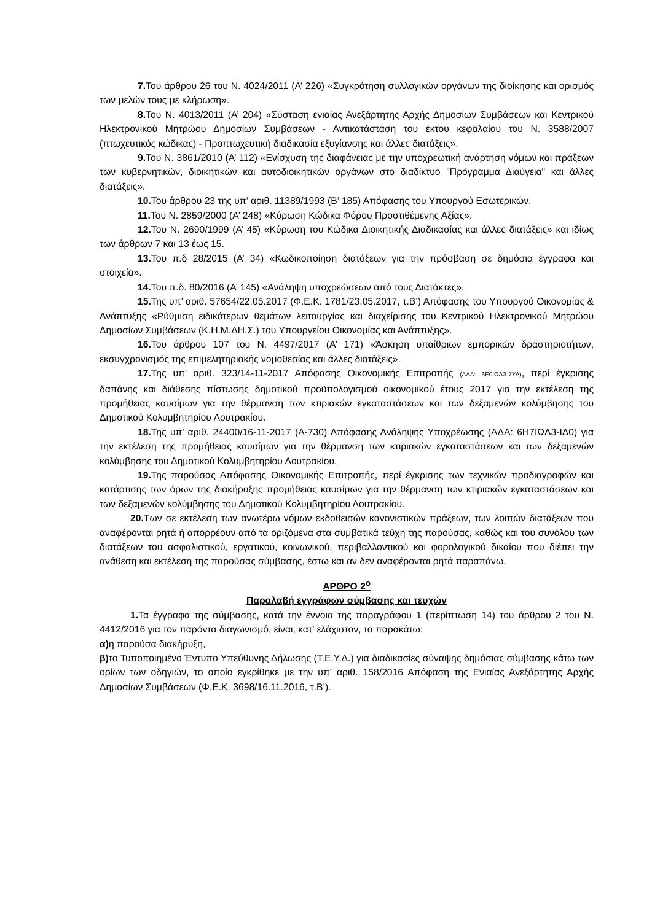7. Του άρθρου 26 του Ν. 4024/2011 (Α’ 226) «Συγκρότηση συλλογικών οργάνων της διοίκησης και ορισμός των μελών τους με κλήρωση».
8. Του Ν. 4013/2011 (Α’ 204) «Σύσταση ενιαίας Ανεξάρτητης Αρχής Δημοσίων Συμβάσεων και Κεντρικού Ηλεκτρονικού Μητρώου Δημοσίων Συμβάσεων - Αντικατάσταση του έκτου κεφαλαίου του Ν. 3588/2007 (πτωχευτικός κώδικας) - Προπτωχευτική διαδικασία εξυγίανσης και άλλες διατάξεις».
9. Του Ν. 3861/2010 (Α’ 112) «Ενίσχυση της διαφάνειας με την υποχρεωτική ανάρτηση νόμων και πράξεων των κυβερνητικών, διοικητικών και αυτοδιοικητικών οργάνων στο διαδίκτυο "Πρόγραμμα Διαύγεια" και άλλες διατάξεις».
10. Του άρθρου 23 της υπ’ αριθ. 11389/1993 (Β’ 185) Απόφασης του Υπουργού Εσωτερικών.
11. Του Ν. 2859/2000 (Α’ 248) «Κύρωση Κώδικα Φόρου Προστιθέμενης Αξίας».
12. Του Ν. 2690/1999 (Α’ 45) «Κύρωση του Κώδικα Διοικητικής Διαδικασίας και άλλες διατάξεις» και ιδίως των άρθρων 7 και 13 έως 15.
13. Του π.δ 28/2015 (Α’ 34) «Κωδικοποίηση διατάξεων για την πρόσβαση σε δημόσια έγγραφα και στοιχεία».
14. Του π.δ. 80/2016 (Α’ 145) «Ανάληψη υποχρεώσεων από τους Διατάκτες».
15. Της υπ’ αριθ. 57654/22.05.2017 (Φ.Ε.Κ. 1781/23.05.2017, τ.Β’) Απόφασης του Υπουργού Οικονομίας & Ανάπτυξης «Ρύθμιση ειδικότερων θεμάτων λειτουργίας και διαχείρισης του Κεντρικού Ηλεκτρονικού Μητρώου Δημοσίων Συμβάσεων (Κ.Η.Μ.ΔΗ.Σ.) του Υπουργείου Οικονομίας και Ανάπτυξης».
16. Του άρθρου 107 του Ν. 4497/2017 (Α’ 171) «Άσκηση υπαίθριων εμπορικών δραστηριοτήτων, εκσυγχρονισμός της επιμελητηριακής νομοθεσίας και άλλες διατάξεις».
17. Της υπ’ αριθ. 323/14-11-2017 Απόφασης Οικονομικής Επιτροπής (ΑΔΑ: 6Ε0ΙΩΛ3-7ΥΛ), περί έγκρισης δαπάνης και διάθεσης πίστωσης δημοτικού προϋπολογισμού οικονομικού έτους 2017 για την εκτέλεση της προμήθειας καυσίμων για την θέρμανση των κτιριακών εγκαταστάσεων και των δεξαμενών κολύμβησης του Δημοτικού Κολυμβητηρίου Λουτρακίου.
18. Της υπ’ αριθ. 24400/16-11-2017 (Α-730) Απόφασης Ανάληψης Υποχρέωσης (ΑΔΑ: 6Η7ΙΩΛ3-ΙΔ0) για την εκτέλεση της προμήθειας καυσίμων για την θέρμανση των κτιριακών εγκαταστάσεων και των δεξαμενών κολύμβησης του Δημοτικού Κολυμβητηρίου Λουτρακίου.
19. Της παρούσας Απόφασης Οικονομικής Επιτροπής, περί έγκρισης των τεχνικών προδιαγραφών και κατάρτισης των όρων της διακήρυξης προμήθειας καυσίμων για την θέρμανση των κτιριακών εγκαταστάσεων και των δεξαμενών κολύμβησης του Δημοτικού Κολυμβητηρίου Λουτρακίου.
20. Των σε εκτέλεση των ανωτέρω νόμων εκδοθεισών κανονιστικών πράξεων, των λοιπών διατάξεων που αναφέρονται ρητά ή απορρέουν από τα οριζόμενα στα συμβατικά τεύχη της παρούσας, καθώς και του συνόλου των διατάξεων του ασφαλιστικού, εργατικού, κοινωνικού, περιβαλλοντικού και φορολογικού δικαίου που διέπει την ανάθεση και εκτέλεση της παρούσας σύμβασης, έστω και αν δεν αναφέρονται ρητά παραπάνω.
ΑΡΘΡΟ 2<sup>ο</sup>
Παραλαβή εγγράφων σύμβασης και τευχών
1. Τα έγγραφα της σύμβασης, κατά την έννοια της παραγράφου 1 (περίπτωση 14) του άρθρου 2 του Ν. 4412/2016 για τον παρόντα διαγωνισμό, είναι, κατ’ ελάχιστον, τα παρακάτω:
α) η παρούσα διακήρυξη,
β) το Τυποποιημένο Έντυπο Υπεύθυνης Δήλωσης (Τ.Ε.Υ.Δ.) για διαδικασίες σύναψης δημόσιας σύμβασης κάτω των ορίων των οδηγιών, το οποίο εγκρίθηκε με την υπ' αριθ. 158/2016 Απόφαση της Ενιαίας Ανεξάρτητης Αρχής Δημοσίων Συμβάσεων (Φ.Ε.Κ. 3698/16.11.2016, τ.Β’).